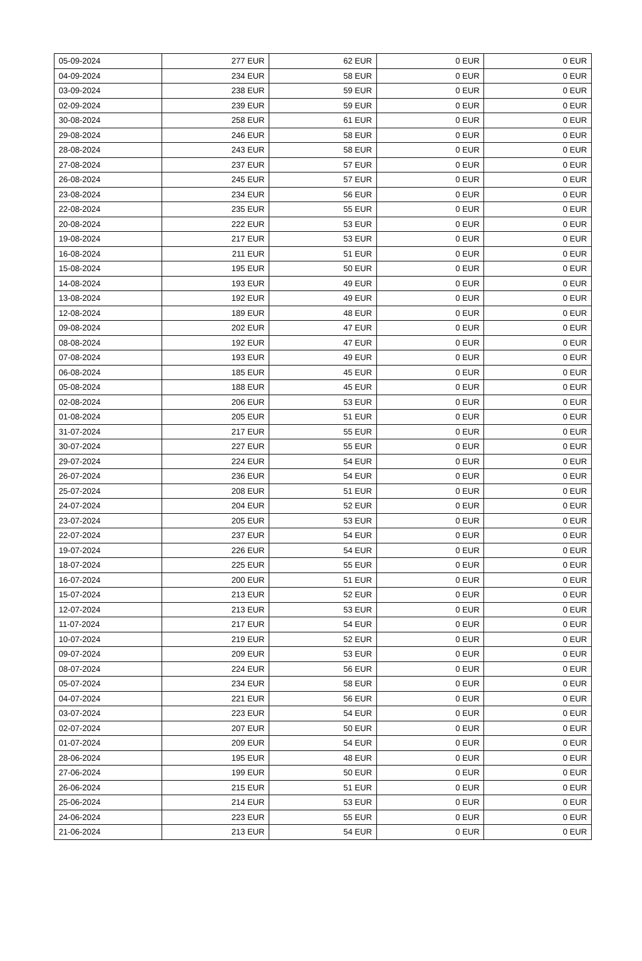| 05-09-2024 | 277 EUR | 62 EUR | 0 EUR | 0 EUR |
| 04-09-2024 | 234 EUR | 58 EUR | 0 EUR | 0 EUR |
| 03-09-2024 | 238 EUR | 59 EUR | 0 EUR | 0 EUR |
| 02-09-2024 | 239 EUR | 59 EUR | 0 EUR | 0 EUR |
| 30-08-2024 | 258 EUR | 61 EUR | 0 EUR | 0 EUR |
| 29-08-2024 | 246 EUR | 58 EUR | 0 EUR | 0 EUR |
| 28-08-2024 | 243 EUR | 58 EUR | 0 EUR | 0 EUR |
| 27-08-2024 | 237 EUR | 57 EUR | 0 EUR | 0 EUR |
| 26-08-2024 | 245 EUR | 57 EUR | 0 EUR | 0 EUR |
| 23-08-2024 | 234 EUR | 56 EUR | 0 EUR | 0 EUR |
| 22-08-2024 | 235 EUR | 55 EUR | 0 EUR | 0 EUR |
| 20-08-2024 | 222 EUR | 53 EUR | 0 EUR | 0 EUR |
| 19-08-2024 | 217 EUR | 53 EUR | 0 EUR | 0 EUR |
| 16-08-2024 | 211 EUR | 51 EUR | 0 EUR | 0 EUR |
| 15-08-2024 | 195 EUR | 50 EUR | 0 EUR | 0 EUR |
| 14-08-2024 | 193 EUR | 49 EUR | 0 EUR | 0 EUR |
| 13-08-2024 | 192 EUR | 49 EUR | 0 EUR | 0 EUR |
| 12-08-2024 | 189 EUR | 48 EUR | 0 EUR | 0 EUR |
| 09-08-2024 | 202 EUR | 47 EUR | 0 EUR | 0 EUR |
| 08-08-2024 | 192 EUR | 47 EUR | 0 EUR | 0 EUR |
| 07-08-2024 | 193 EUR | 49 EUR | 0 EUR | 0 EUR |
| 06-08-2024 | 185 EUR | 45 EUR | 0 EUR | 0 EUR |
| 05-08-2024 | 188 EUR | 45 EUR | 0 EUR | 0 EUR |
| 02-08-2024 | 206 EUR | 53 EUR | 0 EUR | 0 EUR |
| 01-08-2024 | 205 EUR | 51 EUR | 0 EUR | 0 EUR |
| 31-07-2024 | 217 EUR | 55 EUR | 0 EUR | 0 EUR |
| 30-07-2024 | 227 EUR | 55 EUR | 0 EUR | 0 EUR |
| 29-07-2024 | 224 EUR | 54 EUR | 0 EUR | 0 EUR |
| 26-07-2024 | 236 EUR | 54 EUR | 0 EUR | 0 EUR |
| 25-07-2024 | 208 EUR | 51 EUR | 0 EUR | 0 EUR |
| 24-07-2024 | 204 EUR | 52 EUR | 0 EUR | 0 EUR |
| 23-07-2024 | 205 EUR | 53 EUR | 0 EUR | 0 EUR |
| 22-07-2024 | 237 EUR | 54 EUR | 0 EUR | 0 EUR |
| 19-07-2024 | 226 EUR | 54 EUR | 0 EUR | 0 EUR |
| 18-07-2024 | 225 EUR | 55 EUR | 0 EUR | 0 EUR |
| 16-07-2024 | 200 EUR | 51 EUR | 0 EUR | 0 EUR |
| 15-07-2024 | 213 EUR | 52 EUR | 0 EUR | 0 EUR |
| 12-07-2024 | 213 EUR | 53 EUR | 0 EUR | 0 EUR |
| 11-07-2024 | 217 EUR | 54 EUR | 0 EUR | 0 EUR |
| 10-07-2024 | 219 EUR | 52 EUR | 0 EUR | 0 EUR |
| 09-07-2024 | 209 EUR | 53 EUR | 0 EUR | 0 EUR |
| 08-07-2024 | 224 EUR | 56 EUR | 0 EUR | 0 EUR |
| 05-07-2024 | 234 EUR | 58 EUR | 0 EUR | 0 EUR |
| 04-07-2024 | 221 EUR | 56 EUR | 0 EUR | 0 EUR |
| 03-07-2024 | 223 EUR | 54 EUR | 0 EUR | 0 EUR |
| 02-07-2024 | 207 EUR | 50 EUR | 0 EUR | 0 EUR |
| 01-07-2024 | 209 EUR | 54 EUR | 0 EUR | 0 EUR |
| 28-06-2024 | 195 EUR | 48 EUR | 0 EUR | 0 EUR |
| 27-06-2024 | 199 EUR | 50 EUR | 0 EUR | 0 EUR |
| 26-06-2024 | 215 EUR | 51 EUR | 0 EUR | 0 EUR |
| 25-06-2024 | 214 EUR | 53 EUR | 0 EUR | 0 EUR |
| 24-06-2024 | 223 EUR | 55 EUR | 0 EUR | 0 EUR |
| 21-06-2024 | 213 EUR | 54 EUR | 0 EUR | 0 EUR |